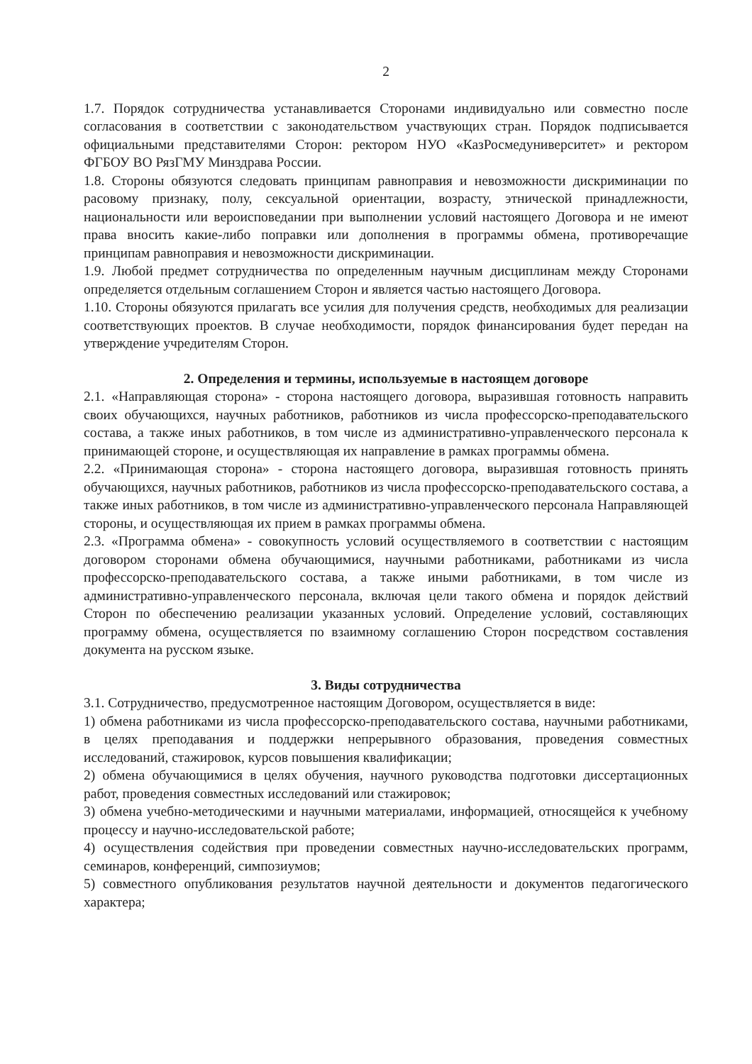2
1.7. Порядок сотрудничества устанавливается Сторонами индивидуально или совместно после согласования в соответствии с законодательством участвующих стран. Порядок подписывается официальными представителями Сторон: ректором НУО «КазРосмедуниверситет» и ректором ФГБОУ ВО РязГМУ Минздрава России.
1.8. Стороны обязуются следовать принципам равноправия и невозможности дискриминации по расовому признаку, полу, сексуальной ориентации, возрасту, этнической принадлежности, национальности или вероисповедании при выполнении условий настоящего Договора и не имеют права вносить какие-либо поправки или дополнения в программы обмена, противоречащие принципам равноправия и невозможности дискриминации.
1.9. Любой предмет сотрудничества по определенным научным дисциплинам между Сторонами определяется отдельным соглашением Сторон и является частью настоящего Договора.
1.10. Стороны обязуются прилагать все усилия для получения средств, необходимых для реализации соответствующих проектов. В случае необходимости, порядок финансирования будет передан на утверждение учредителям Сторон.
2. Определения и термины, используемые в настоящем договоре
2.1. «Направляющая сторона» - сторона настоящего договора, выразившая готовность направить своих обучающихся, научных работников, работников из числа профессорско-преподавательского состава, а также иных работников, в том числе из административно-управленческого персонала к принимающей стороне, и осуществляющая их направление в рамках программы обмена.
2.2. «Принимающая сторона» - сторона настоящего договора, выразившая готовность принять обучающихся, научных работников, работников из числа профессорско-преподавательского состава, а также иных работников, в том числе из административно-управленческого персонала Направляющей стороны, и осуществляющая их прием в рамках программы обмена.
2.3. «Программа обмена» - совокупность условий осуществляемого в соответствии с настоящим договором сторонами обмена обучающимися, научными работниками, работниками из числа профессорско-преподавательского состава, а также иными работниками, в том числе из административно-управленческого персонала, включая цели такого обмена и порядок действий Сторон по обеспечению реализации указанных условий. Определение условий, составляющих программу обмена, осуществляется по взаимному соглашению Сторон посредством составления документа на русском языке.
3. Виды сотрудничества
3.1. Сотрудничество, предусмотренное настоящим Договором, осуществляется в виде:
1) обмена работниками из числа профессорско-преподавательского состава, научными работниками, в целях преподавания и поддержки непрерывного образования, проведения совместных исследований, стажировок, курсов повышения квалификации;
2) обмена обучающимися в целях обучения, научного руководства подготовки диссертационных работ, проведения совместных исследований или стажировок;
3) обмена учебно-методическими и научными материалами, информацией, относящейся к учебному процессу и научно-исследовательской работе;
4) осуществления содействия при проведении совместных научно-исследовательских программ, семинаров, конференций, симпозиумов;
5) совместного опубликования результатов научной деятельности и документов педагогического характера;